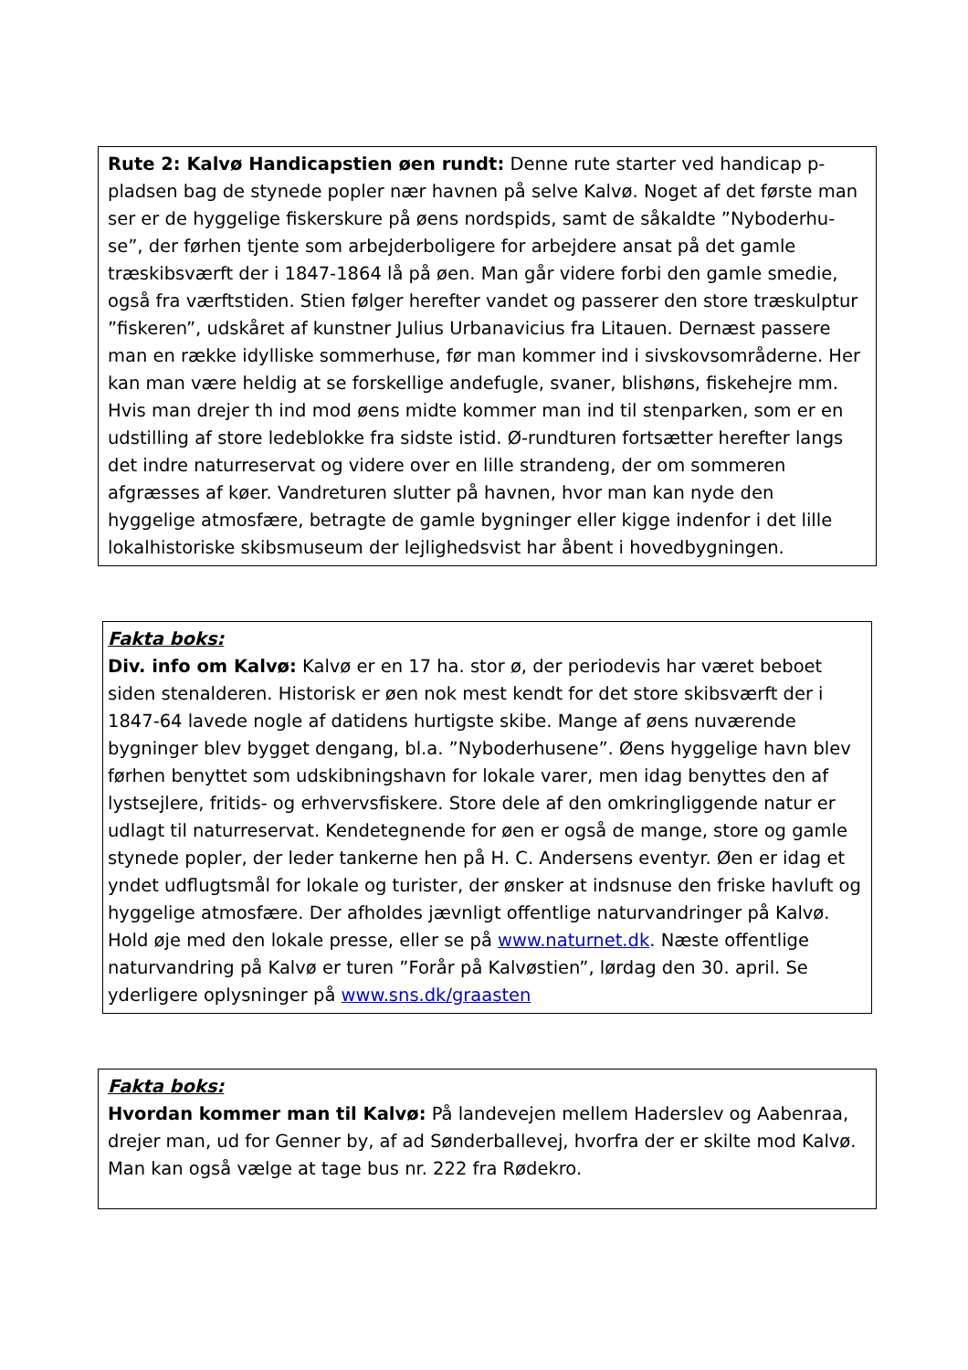Rute 2: Kalvø Handicapstien øen rundt: Denne rute starter ved handicap p-pladsen bag de stynede popler nær havnen på selve Kalvø. Noget af det første man ser er de hyggelige fiskerskure på øens nordspids, samt de såkaldte ”Nyboderhu-se”, der førhen tjente som arbejderboligere for arbejdere ansat på det gamle træskibsværft der i 1847-1864 lå på øen. Man går videre forbi den gamle smedie, også fra værftstiden. Stien følger herefter vandet og passerer den store træskulptur ”fiskeren”, udskåret af kunstner Julius Urbanavicius fra Litauen. Dernæst passere man en række idylliske sommerhuse, før man kommer ind i sivskovsområderne. Her kan man være heldig at se forskellige andefugle, svaner, blishøns, fiskehejre mm. Hvis man drejer th ind mod øens midte kommer man ind til stenparken, som er en udstilling af store ledeblokke fra sidste istid. Ø-rundturen fortsætter herefter langs det indre naturreservat og videre over en lille strandeng, der om sommeren afgræsses af køer. Vandreturen slutter på havnen, hvor man kan nyde den hyggelige atmosfære, betragte de gamle bygninger eller kigge indenfor i det lille lokalhistoriske skibsmuseum der lejlighedsvist har åbent i hovedbygningen.
Fakta boks:
Div. info om Kalvø: Kalvø er en 17 ha. stor ø, der periodevis har været beboet siden stenalderen. Historisk er øen nok mest kendt for det store skibsværft der i 1847-64 lavede nogle af datidens hurtigste skibe. Mange af øens nuværende bygninger blev bygget dengang, bl.a. ”Nyboderhusene”. Øens hyggelige havn blev førhen benyttet som udskibningshavn for lokale varer, men idag benyttes den af lystsejlere, fritids- og erhvervsfiskere. Store dele af den omkringliggende natur er udlagt til naturreservat. Kendetegnende for øen er også de mange, store og gamle stynede popler, der leder tankerne hen på H. C. Andersens eventyr. Øen er idag et yndet udflugtsmål for lokale og turister, der ønsker at indsnuse den friske havluft og hyggelige atmosfære. Der afholdes jævnligt offentlige naturvandringer på Kalvø. Hold øje med den lokale presse, eller se på www.naturnet.dk. Næste offentlige naturvandring på Kalvø er turen ”Forår på Kalvøstien”, lørdag den 30. april. Se yderligere oplysninger på www.sns.dk/graasten
Fakta boks:
Hvordan kommer man til Kalvø: På landevejen mellem Haderslev og Aabenraa, drejer man, ud for Genner by, af ad Sønderballevej, hvorfra der er skilte mod Kalvø. Man kan også vælge at tage bus nr. 222 fra Rødekro.